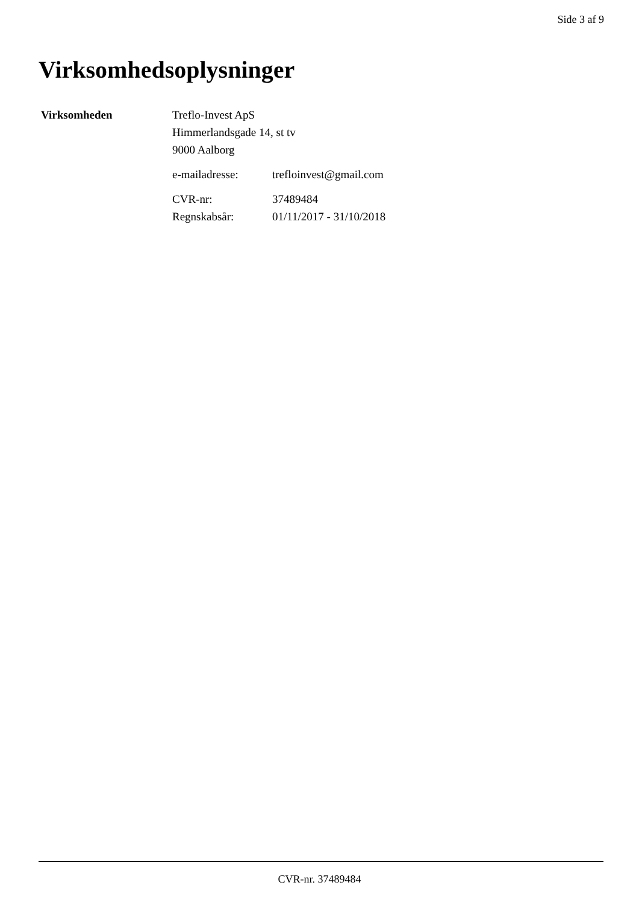Side 3 af 9
Virksomhedsoplysninger
Virksomheden Treflo-Invest ApS
Himmerlandsgade 14, st tv
9000 Aalborg
e-mailadresse: trefloinvest@gmail.com
CVR-nr: 37489484
Regnskabsår: 01/11/2017 - 31/10/2018
CVR-nr. 37489484